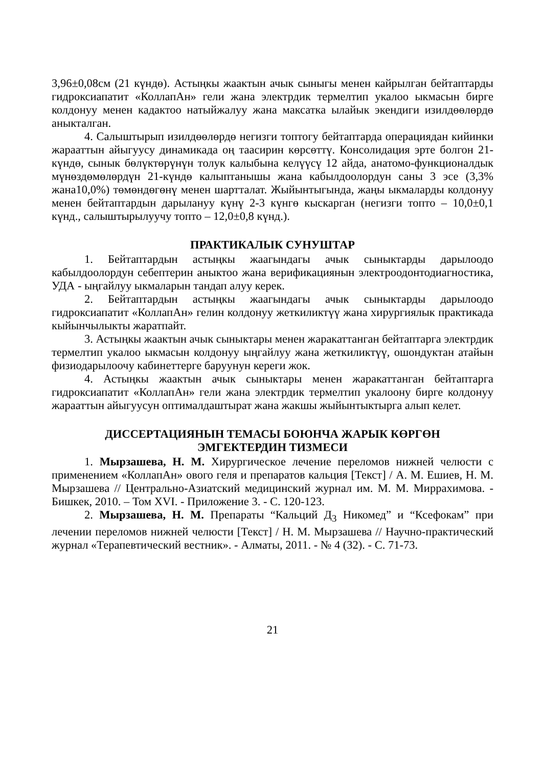3,96±0,08см (21 күндө). Астыңкы жаактын ачык сыныгы менен кайрылган бейтаптарды гидроксиапатит «КоллапАн» гели жана электрдик термелтип укалоо ыкмасын бирге колдонуу менен кадактоо натыйжалуу жана максатка ылайык экендиги изилдөөлөрдө аныкталган.
4. Салыштырып изилдөөлөрдө негизги топтогу бейтаптарда операциядан кийинки жарааттын айыгуусу динамикада оң таасирин көрсөттү. Консолидация эрте болгон 21-күндө, сынык бөлүктөрүнүн толук калыбына келүүсү 12 айда, анатомо-функционалдык мүнөздөмөлөрдүн 21-күндө калыптанышы жана кабылдоолордун саны 3 эсе (3,3% жана10,0%) төмөндөгөнү менен шартталат. Жыйынтыгында, жаңы ыкмаларды колдонуу менен бейтаптардын дарылануу күнү 2-3 күнгө кыскарган (негизги топто – 10,0±0,1 күнд., салыштырылуучу топто – 12,0±0,8 күнд.).
ПРАКТИКАЛЫК СУНУШТАР
1. Бейтаптардын астыңкы жаагындагы ачык сыныктарды дарылоодо кабылдоолордун себептерин аныктоо жана верификациянын электроодонтодиагностика, УДА - ыңгайлуу ыкмаларын тандап алуу керек.
2. Бейтаптардын астыңкы жаагындагы ачык сыныктарды дарылоодо гидроксиапатит «КоллапАн» гелин колдонуу жеткиликтүү жана хирургиялык практикада кыйынчылыкты жаратпайт.
3. Астыңкы жаактын ачык сыныктары менен жаракаттанган бейтаптарга электрдик термелтип укалоо ыкмасын колдонуу ыңгайлуу жана жеткиликтүү, ошондуктан атайын физиодарылоочу кабинеттерге баруунун кереги жок.
4. Астыңкы жаактын ачык сыныктары менен жаракаттанган бейтаптарга гидроксиапатит «КоллапАн» гели жана электрдик термелтип укалоону бирге колдонуу жарааттын айыгуусун оптималдаштырат жана жакшы жыйынтыктырга алып келет.
ДИССЕРТАЦИЯНЫН ТЕМАСЫ БОЮНЧА ЖАРЫК КӨРГӨН
ЭМГЕКТЕРДИН ТИЗМЕСИ
1. Мырзашева, Н. М. Хирургическое лечение переломов нижней челюсти с применением «КоллапАн» ового геля и препаратов кальция [Текст] / А. М. Ешиев, Н. М. Мырзашева // Центрально-Азиатский медицинский журнал им. М. М. Миррахимова. - Бишкек, 2010. – Том XVI. - Приложение 3. - С. 120-123.
2. Мырзашева, Н. М. Препараты “Кальций Д<sub>3</sub> Никомед” и “Ксефокам” при лечении переломов нижней челюсти [Текст] / Н. М. Мырзашева // Научно-практический журнал «Терапевтический вестник». - Алматы, 2011. - № 4 (32). - С. 71-73.
21